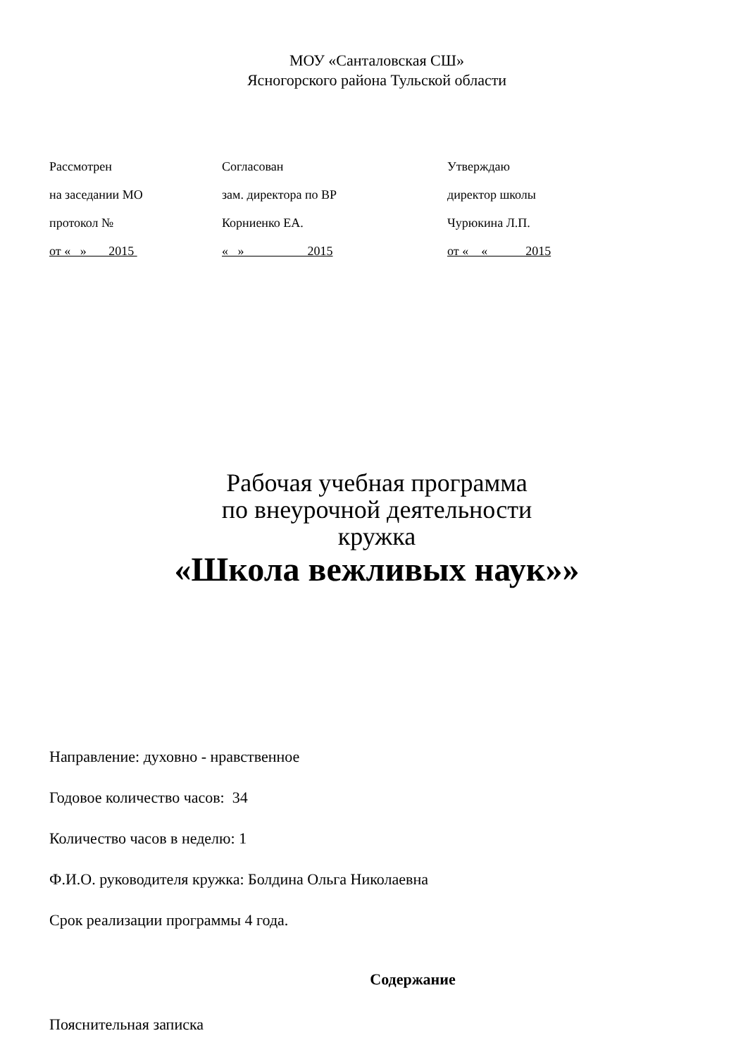МОУ «Санталовская СШ»
Ясногорского района Тульской области
Рассмотрен
на заседании МО
протокол №
от « » 2015
Согласован
зам. директора по ВР
Корниенко ЕА.
« » 2015
Утверждаю
директор школы
Чурюкина Л.П.
от « « 2015
Рабочая учебная программа
по внеурочной деятельности
кружка
«Школа вежливых наук»»
Направление: духовно - нравственное
Годовое количество часов: 34
Количество часов в неделю: 1
Ф.И.О. руководителя кружка: Болдина Ольга Николаевна
Срок реализации программы 4 года.
Содержание
Пояснительная записка